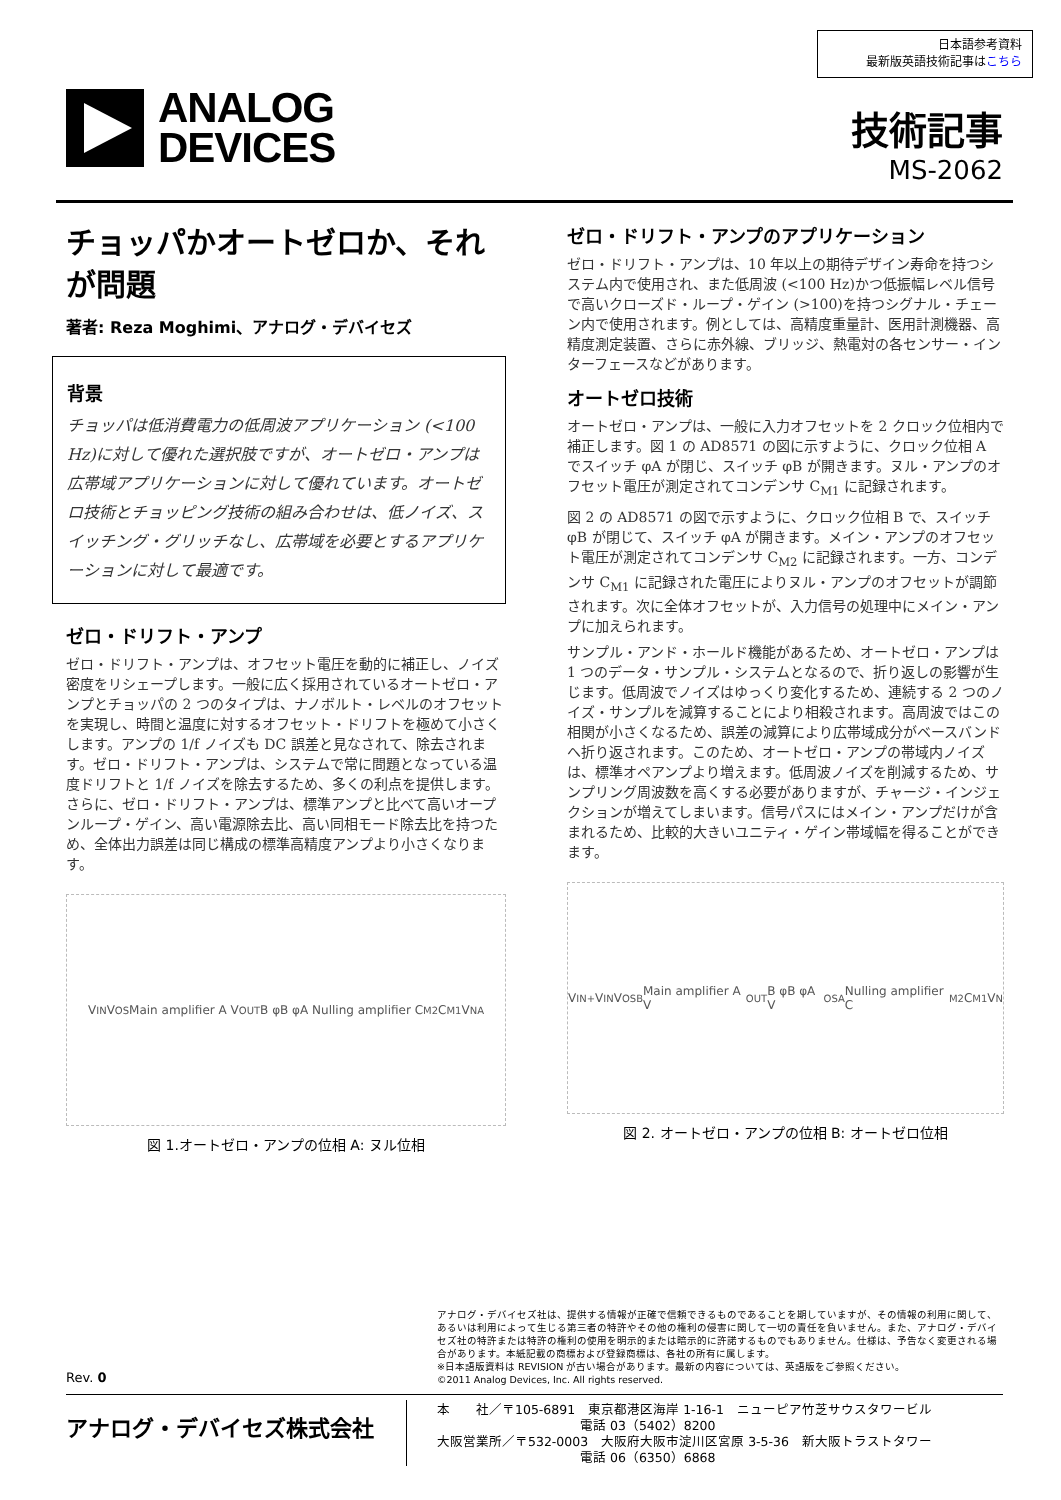日本語参考資料
最新版英語技術記事はこちら
ANALOG
DEVICES
技術記事
MS-2062
チョッパかオートゼロか、それが問題
著者: Reza Moghimi、アナログ・デバイセズ
背景
チョッパは低消費電力の低周波アプリケーション (<100 Hz)に対して優れた選択肢ですが、オートゼロ・アンプは広帯域アプリケーションに対して優れています。オートゼロ技術とチョッピング技術の組み合わせは、低ノイズ、スイッチング・グリッチなし、広帯域を必要とするアプリケーションに対して最適です。
ゼロ・ドリフト・アンプ
ゼロ・ドリフト・アンプは、オフセット電圧を動的に補正し、ノイズ密度をリシェープします。一般に広く採用されているオートゼロ・アンプとチョッパの 2 つのタイプは、ナノボルト・レベルのオフセットを実現し、時間と温度に対するオフセット・ドリフトを極めて小さくします。アンプの 1/f ノイズも DC 誤差と見なされて、除去されます。ゼロ・ドリフト・アンプは、システムで常に問題となっている温度ドリフトと 1/f ノイズを除去するため、多くの利点を提供します。さらに、ゼロ・ドリフト・アンプは、標準アンプと比べて高いオープンループ・ゲイン、高い電源除去比、高い同相モード除去比を持つため、全体出力誤差は同じ構成の標準高精度アンプより小さくなります。
V<sub>IN</sub> V<sub>OS</sub> Main amplifier A V<sub>OUT</sub> B φB φA Nulling amplifier C<sub>M2</sub> C<sub>M1</sub> V<sub>NA</sub>
図 1.オートゼロ・アンプの位相 A: ヌル位相
ゼロ・ドリフト・アンプのアプリケーション
ゼロ・ドリフト・アンプは、10 年以上の期待デザイン寿命を持つシステム内で使用され、また低周波 (<100 Hz)かつ低振幅レベル信号で高いクローズド・ループ・ゲイン (>100)を持つシグナル・チェーン内で使用されます。例としては、高精度重量計、医用計測機器、高精度測定装置、さらに赤外線、ブリッジ、熱電対の各センサー・インターフェースなどがあります。
オートゼロ技術
オートゼロ・アンプは、一般に入力オフセットを 2 クロック位相内で補正します。図 1 の AD8571 の図に示すように、クロック位相 A でスイッチ φA が閉じ、スイッチ φB が開きます。ヌル・アンプのオフセット電圧が測定されてコンデンサ C<sub>M1</sub> に記録されます。
図 2 の AD8571 の図で示すように、クロック位相 B で、スイッチ φB が閉じて、スイッチ φA が開きます。メイン・アンプのオフセット電圧が測定されてコンデンサ C<sub>M2</sub> に記録されます。一方、コンデンサ C<sub>M1</sub> に記録された電圧によりヌル・アンプのオフセットが調節されます。次に全体オフセットが、入力信号の処理中にメイン・アンプに加えられます。
サンプル・アンド・ホールド機能があるため、オートゼロ・アンプは 1 つのデータ・サンプル・システムとなるので、折り返しの影響が生じます。低周波でノイズはゆっくり変化するため、連続する 2 つのノイズ・サンプルを減算することにより相殺されます。高周波ではこの相関が小さくなるため、誤差の減算により広帯域成分がベースバンドへ折り返されます。このため、オートゼロ・アンプの帯域内ノイズは、標準オペアンプより増えます。低周波ノイズを削減するため、サンプリング周波数を高くする必要がありますが、チャージ・インジェクションが増えてしまいます。信号パスにはメイン・アンプだけが含まれるため、比較的大きいユニティ・ゲイン帯域幅を得ることができます。
V<sub>IN+</sub> V<sub>IN</sub> V<sub>OSB</sub> Main amplifier A V<sub>OUT</sub> B φB φA V<sub>OSA</sub> Nulling amplifier C<sub>M2</sub> C<sub>M1</sub> V<sub>N</sub>
図 2. オートゼロ・アンプの位相 B: オートゼロ位相
アナログ・デバイセズ社は、提供する情報が正確で信頼できるものであることを期していますが、その情報の利用に関して、あるいは利用によって生じる第三者の特許やその他の権利の侵害に関して一切の責任を負いません。また、アナログ・デバイセズ社の特許または特許の権利の使用を明示的または暗示的に許諾するものでもありません。仕様は、予告なく変更される場合があります。本紙記載の商標および登録商標は、各社の所有に属します。
※日本語版資料は REVISION が古い場合があります。最新の内容については、英語版をご参照ください。
©2011 Analog Devices, Inc. All rights reserved.
Rev. 0
アナログ・デバイセズ株式会社
本　　社／〒105-6891　東京都港区海岸 1-16-1　ニューピア竹芝サウスタワービル
　　　　　　　　　　　電話 03（5402）8200
大阪営業所／〒532-0003　大阪府大阪市淀川区宮原 3-5-36　新大阪トラストタワー
　　　　　　　　　　　電話 06（6350）6868